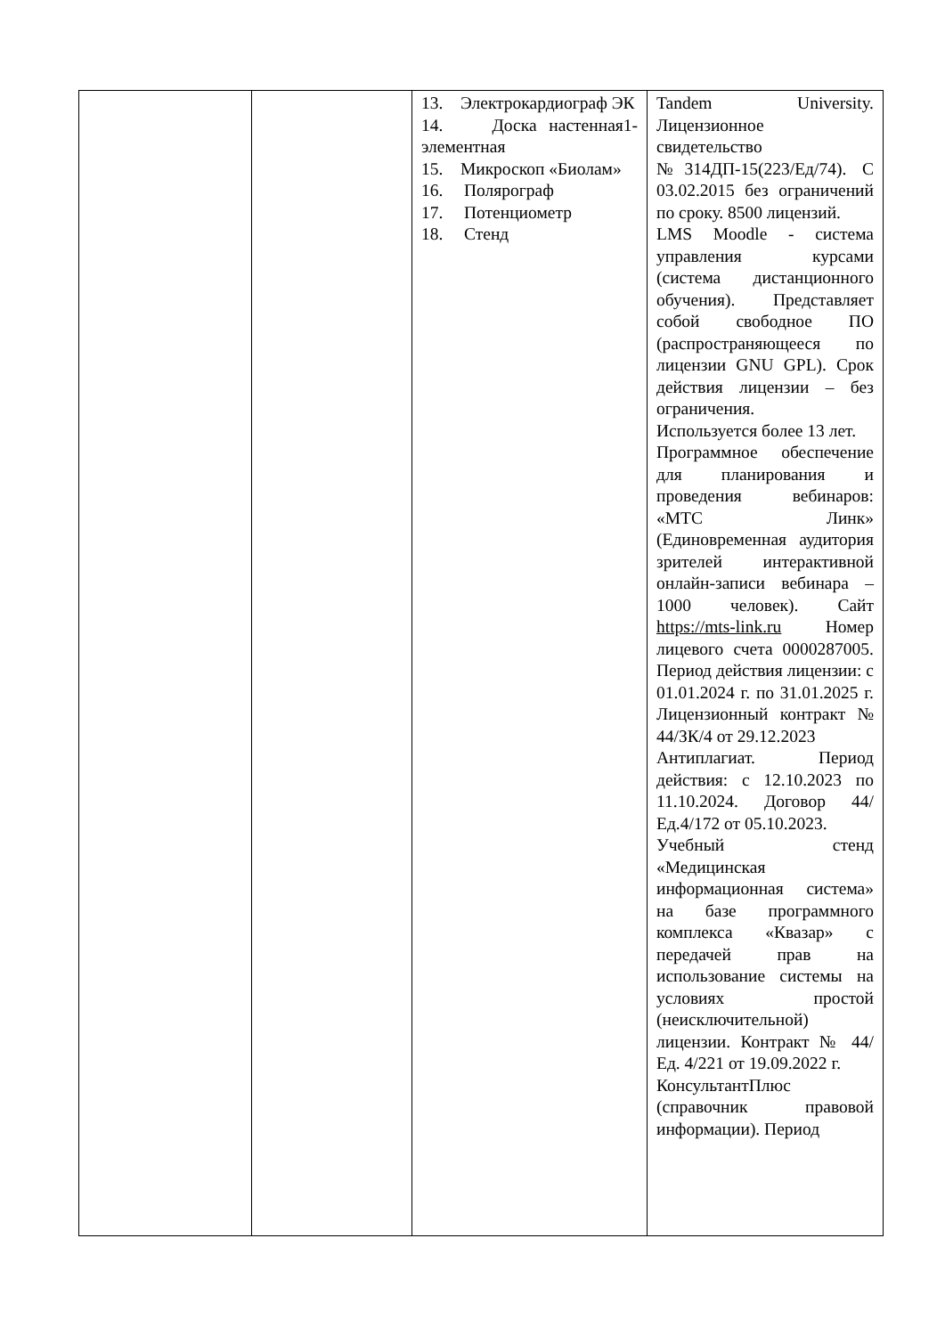| | | 13. Электрокардиограф ЭК 14. Доска настенная1-элементная 15. Микроскоп «Биолам» 16. Полярограф 17. Потенциометр 18. Стенд | Tandem University. Лицензионное свидетельство №314ДП-15(223/Ед/74). С 03.02.2015 без ограничений по сроку. 8500 лицензий. LMS Moodle - система управления курсами (система дистанционного обучения). Представляет собой свободное ПО (распространяющееся по лицензии GNU GPL). Срок действия лицензии – без ограничения. Используется более 13 лет. Программное обеспечение для планирования и проведения вебинаров: «МТС Линк» (Единовременная аудитория зрителей интерактивной онлайн-записи вебинара – 1000 человек). Сайт https://mts-link.ru Номер лицевого счета 0000287005. Период действия лицензии: с 01.01.2024 г. по 31.01.2025 г. Лицензионный контракт № 44/ЗК/4 от 29.12.2023 Антиплагиат. Период действия: с 12.10.2023 по 11.10.2024. Договор 44/Ед.4/172 от 05.10.2023. Учебный стенд «Медицинская информационная система» на базе программного комплекса «Квазар» с передачей прав на использование системы на условиях простой (неисключительной) лицензии. Контракт № 44/Ед. 4/221 от 19.09.2022 г. КонсультантПлюс (справочник правовой информации). Период |